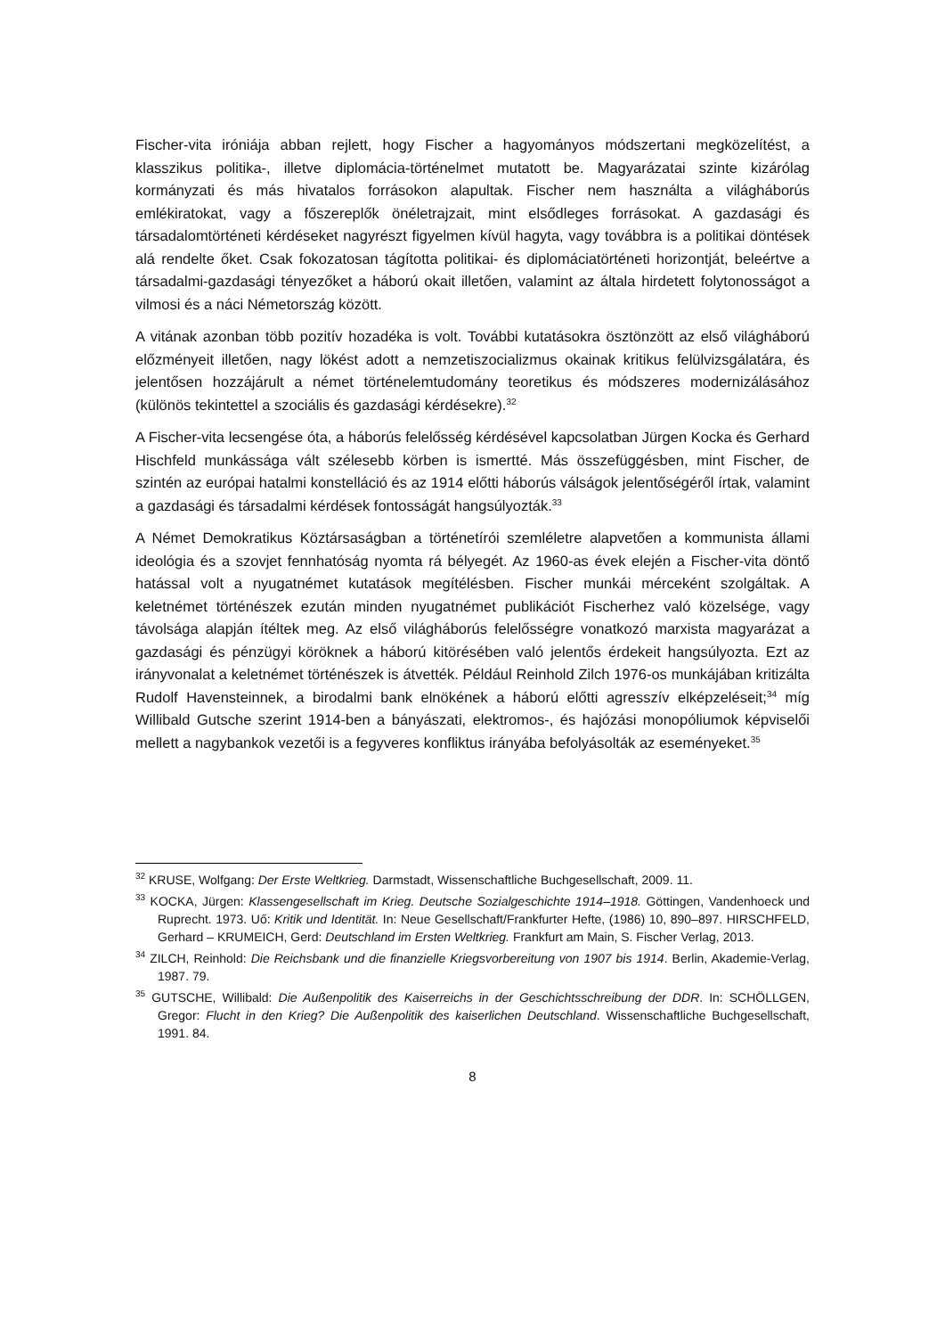Fischer-vita iróniája abban rejlett, hogy Fischer a hagyományos módszertani megközelítést, a klasszikus politika-, illetve diplomácia-történelmet mutatott be. Magyarázatai szinte kizárólag kormányzati és más hivatalos forrásokon alapultak. Fischer nem használta a világháborús emlékiratokat, vagy a főszereplők önéletrajzait, mint elsődleges forrásokat. A gazdasági és társadalomtörténeti kérdéseket nagyrészt figyelmen kívül hagyta, vagy továbbra is a politikai döntések alá rendelte őket. Csak fokozatosan tágította politikai- és diplomáciatörténeti horizontját, beleértve a társadalmi-gazdasági tényezőket a háború okait illetően, valamint az általa hirdetett folytonosságot a vilmosi és a náci Németország között.
A vitának azonban több pozitív hozadéka is volt. További kutatásokra ösztönzött az első világháború előzményeit illetően, nagy lökést adott a nemzetiszocializmus okainak kritikus felülvizsgálatára, és jelentősen hozzájárult a német történelemtudomány teoretikus és módszeres modernizálásához (különös tekintettel a szociális és gazdasági kérdésekre).<sup>32</sup>
A Fischer-vita lecsengése óta, a háborús felelősség kérdésével kapcsolatban Jürgen Kocka és Gerhard Hischfeld munkássága vált szélesebb körben is ismertté. Más összefüggésben, mint Fischer, de szintén az európai hatalmi konstelláció és az 1914 előtti háborús válságok jelentőségéről írtak, valamint a gazdasági és társadalmi kérdések fontosságát hangsúlyozták.<sup>33</sup>
A Német Demokratikus Köztársaságban a történetírói szemléletre alapvetően a kommunista állami ideológia és a szovjet fennhatóság nyomta rá bélyegét. Az 1960-as évek elején a Fischer-vita döntő hatással volt a nyugatnémet kutatások megítélésben. Fischer munkái mérceként szolgáltak. A keletnémet történészek ezután minden nyugatnémet publikációt Fischerhez való közelsége, vagy távolsága alapján ítéltek meg. Az első világháborús felelősségre vonatkozó marxista magyarázat a gazdasági és pénzügyi köröknek a háború kitörésében való jelentős érdekeit hangsúlyozta. Ezt az irányvonalat a keletnémet történészek is átvették. Például Reinhold Zilch 1976-os munkájában kritizálta Rudolf Havensteinnek, a birodalmi bank elnökének a háború előtti agresszív elképzeléseit;<sup>34</sup> míg Willibald Gutsche szerint 1914-ben a bányászati, elektromos-, és hajózási monopóliumok képviselői mellett a nagybankok vezetői is a fegyveres konfliktus irányába befolyásolták az eseményeket.<sup>35</sup>
<sup>32</sup> KRUSE, Wolfgang: Der Erste Weltkrieg. Darmstadt, Wissenschaftliche Buchgesellschaft, 2009. 11.
<sup>33</sup> KOCKA, Jürgen: Klassengesellschaft im Krieg. Deutsche Sozialgeschichte 1914–1918. Göttingen, Vandenhoeck und Ruprecht. 1973. Uő: Kritik und Identität. In: Neue Gesellschaft/Frankfurter Hefte, (1986) 10, 890–897. HIRSCHFELD, Gerhard – KRUMEICH, Gerd: Deutschland im Ersten Weltkrieg. Frankfurt am Main, S. Fischer Verlag, 2013.
<sup>34</sup> ZILCH, Reinhold: Die Reichsbank und die finanzielle Kriegsvorbereitung von 1907 bis 1914. Berlin, Akademie-Verlag, 1987. 79.
<sup>35</sup> GUTSCHE, Willibald: Die Außenpolitik des Kaiserreichs in der Geschichtsschreibung der DDR. In: SCHÖLLGEN, Gregor: Flucht in den Krieg? Die Außenpolitik des kaiserlichen Deutschland. Wissenschaftliche Buchgesellschaft, 1991. 84.
8